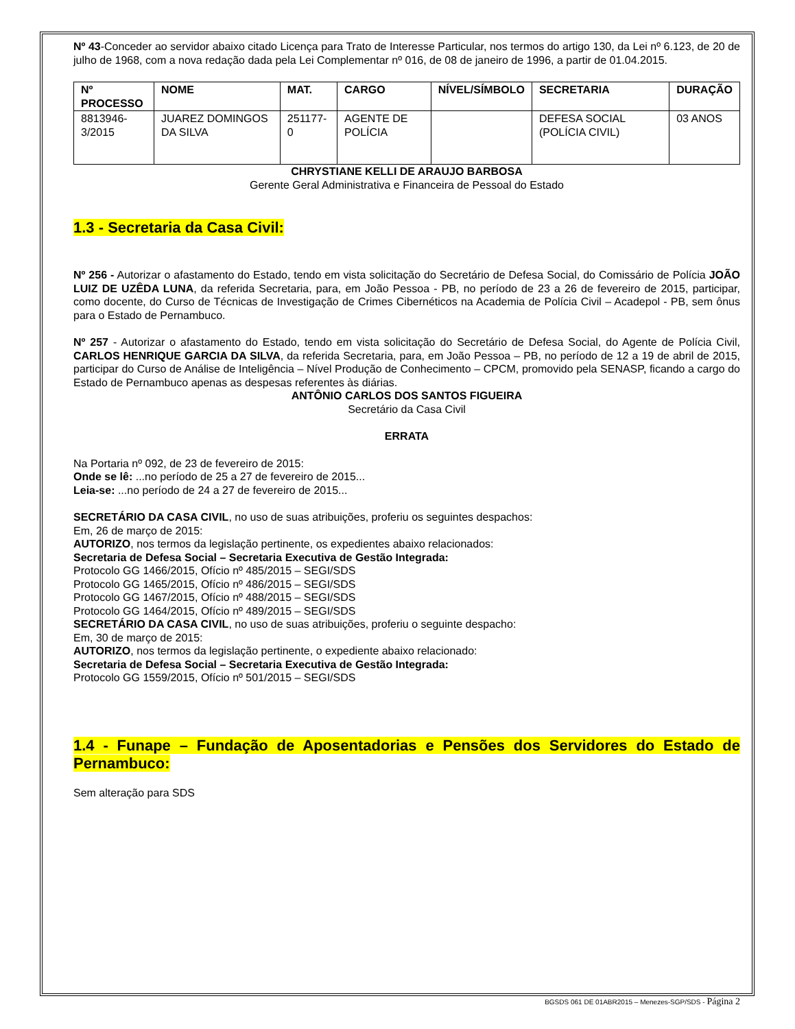Nº 43-Conceder ao servidor abaixo citado Licença para Trato de Interesse Particular, nos termos do artigo 130, da Lei nº 6.123, de 20 de julho de 1968, com a nova redação dada pela Lei Complementar nº 016, de 08 de janeiro de 1996, a partir de 01.04.2015.
| Nº PROCESSO | NOME | MAT. | CARGO | NÍVEL/SÍMBOLO | SECRETARIA | DURAÇÃO |
| --- | --- | --- | --- | --- | --- | --- |
| 8813946-3/2015 | JUAREZ DOMINGOS DA SILVA | 251177-0 | AGENTE DE POLÍCIA | | DEFESA SOCIAL (POLÍCIA CIVIL) | 03 ANOS |
CHRYSTIANE KELLI DE ARAUJO BARBOSA
Gerente Geral Administrativa e Financeira de Pessoal do Estado
1.3 - Secretaria da Casa Civil:
Nº 256 - Autorizar o afastamento do Estado, tendo em vista solicitação do Secretário de Defesa Social, do Comissário de Polícia JOÃO LUIZ DE UZÊDA LUNA, da referida Secretaria, para, em João Pessoa - PB, no período de 23 a 26 de fevereiro de 2015, participar, como docente, do Curso de Técnicas de Investigação de Crimes Cibernéticos na Academia de Polícia Civil – Acadepol - PB, sem ônus para o Estado de Pernambuco.
Nº 257 - Autorizar o afastamento do Estado, tendo em vista solicitação do Secretário de Defesa Social, do Agente de Polícia Civil, CARLOS HENRIQUE GARCIA DA SILVA, da referida Secretaria, para, em João Pessoa – PB, no período de 12 a 19 de abril de 2015, participar do Curso de Análise de Inteligência – Nível Produção de Conhecimento – CPCM, promovido pela SENASP, ficando a cargo do Estado de Pernambuco apenas as despesas referentes às diárias.
ANTÔNIO CARLOS DOS SANTOS FIGUEIRA
Secretário da Casa Civil
ERRATA
Na Portaria nº 092, de 23 de fevereiro de 2015:
Onde se lê: ...no período de 25 a 27 de fevereiro de 2015...
Leia-se: ...no período de 24 a 27 de fevereiro de 2015...
SECRETÁRIO DA CASA CIVIL, no uso de suas atribuições, proferiu os seguintes despachos:
Em, 26 de março de 2015:
AUTORIZO, nos termos da legislação pertinente, os expedientes abaixo relacionados:
Secretaria de Defesa Social – Secretaria Executiva de Gestão Integrada:
Protocolo GG 1466/2015, Ofício nº 485/2015 – SEGI/SDS
Protocolo GG 1465/2015, Ofício nº 486/2015 – SEGI/SDS
Protocolo GG 1467/2015, Ofício nº 488/2015 – SEGI/SDS
Protocolo GG 1464/2015, Ofício nº 489/2015 – SEGI/SDS
SECRETÁRIO DA CASA CIVIL, no uso de suas atribuições, proferiu o seguinte despacho:
Em, 30 de março de 2015:
AUTORIZO, nos termos da legislação pertinente, o expediente abaixo relacionado:
Secretaria de Defesa Social – Secretaria Executiva de Gestão Integrada:
Protocolo GG 1559/2015, Ofício nº 501/2015 – SEGI/SDS
1.4 - Funape – Fundação de Aposentadorias e Pensões dos Servidores do Estado de Pernambuco:
Sem alteração para SDS
BGSDS 061 DE 01ABR2015 – Menezes-SGP/SDS - Página 2